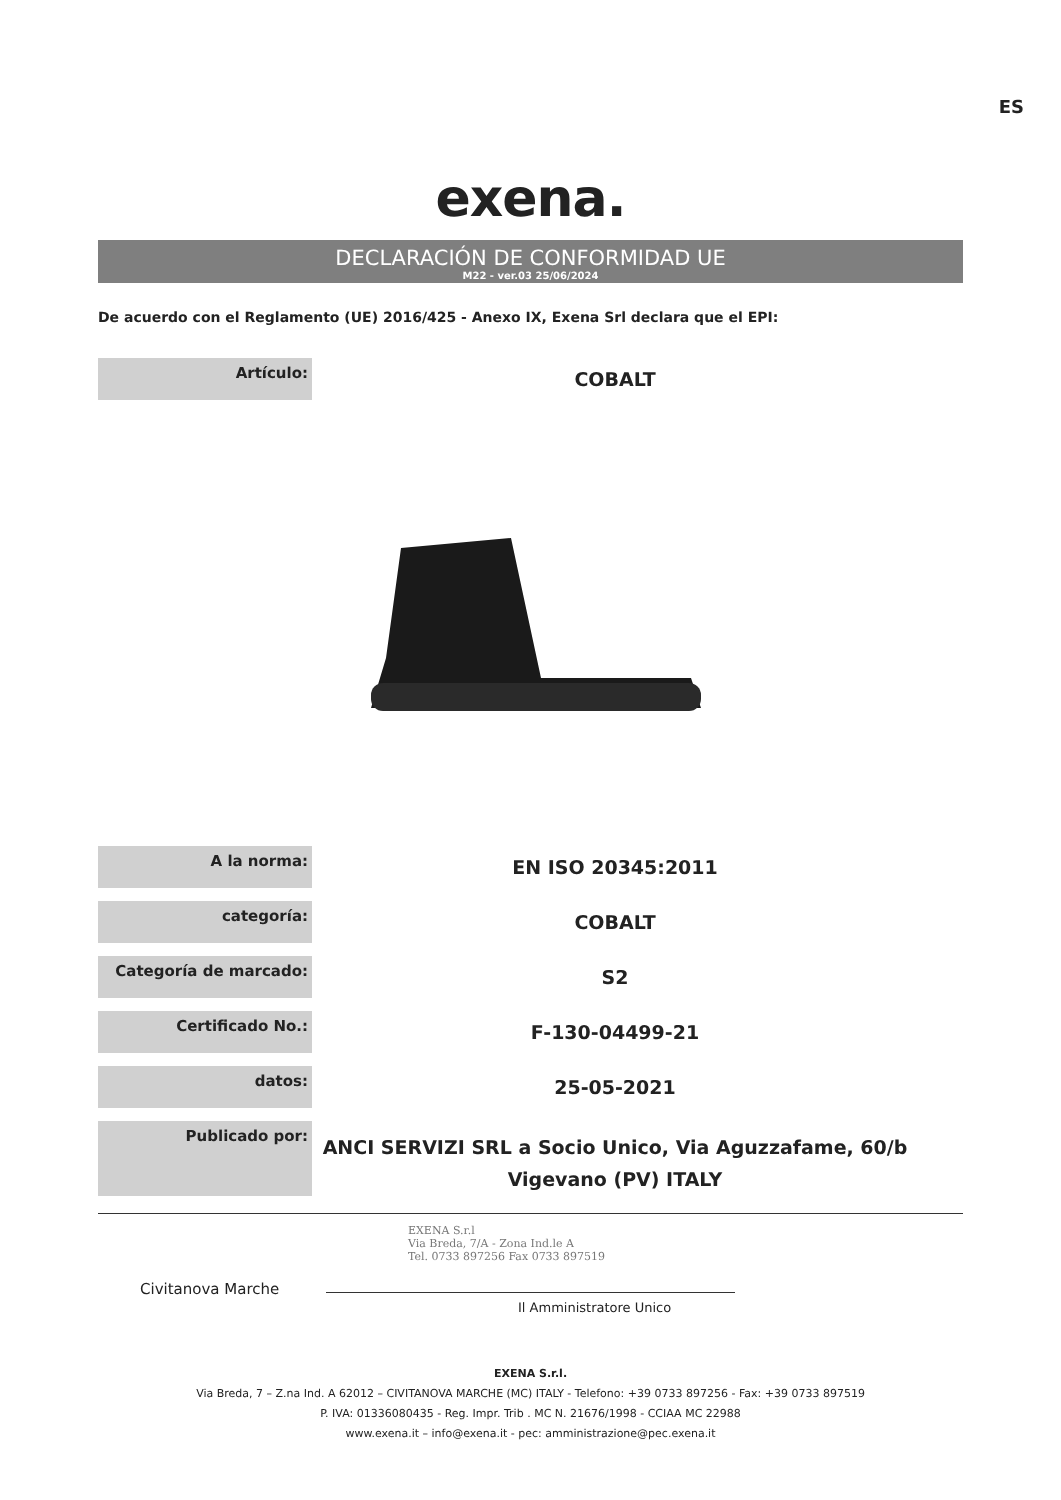ES
exena.
DECLARACIÓN DE CONFORMIDAD UE
M22 - ver.03 25/06/2024
De acuerdo con el Reglamento (UE) 2016/425 - Anexo IX, Exena Srl declara que el EPI:
| Artículo: | COBALT |
| A la norma: | EN ISO 20345:2011 |
| categoría: | COBALT |
| Categoría de marcado: | S2 |
| Certificado No.: | F-130-04499-21 |
| datos: | 25-05-2021 |
| Publicado por: | ANCI SERVIZI SRL a Socio Unico, Via Aguzzafame, 60/b Vigevano (PV) ITALY |
Civitanova Marche
EXENA S.r.l
Via Breda, 7/A - Zona Ind.le A
Tel. 0733 897256 Fax 0733 897519
Il Amministratore Unico
EXENA S.r.l.
Via Breda, 7 – Z.na Ind. A 62012 – CIVITANOVA MARCHE (MC) ITALY - Telefono: +39 0733 897256 - Fax: +39 0733 897519
P. IVA: 01336080435 - Reg. Impr. Trib . MC N. 21676/1998 - CCIAA MC 22988
www.exena.it – info@exena.it - pec: amministrazione@pec.exena.it